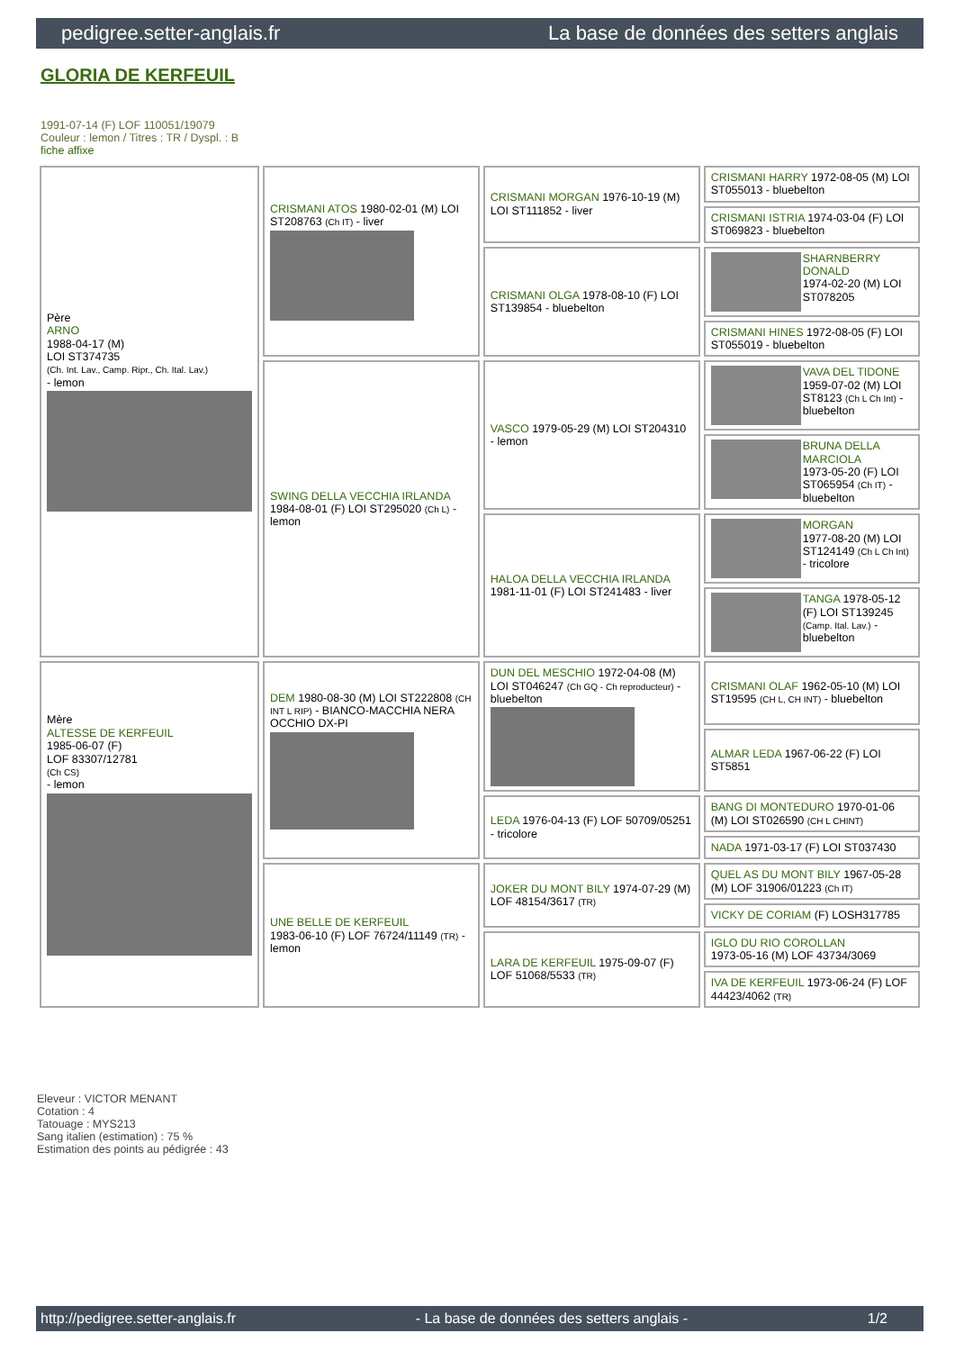pedigree.setter-anglais.fr La base de données des setters anglais
GLORIA DE KERFEUIL
1991-07-14 (F) LOF 110051/19079
Couleur : lemon / Titres : TR / Dyspl. : B
fiche affixe
| Père ARNO 1988-04-17 (M) LOI ST374735 (Ch. Int. Lav., Camp. Ripr., Ch. Ital. Lav.) - lemon | CRISMANI ATOS 1980-02-01 (M) LOI ST208763 (Ch IT) - liver | CRISMANI MORGAN 1976-10-19 (M) LOI ST111852 - liver | CRISMANI HARRY 1972-08-05 (M) LOI ST055013 - bluebelton |
| | | | CRISMANI ISTRIA 1974-03-04 (F) LOI ST069823 - bluebelton |
| | | CRISMANI OLGA 1978-08-10 (F) LOI ST139854 - bluebelton | SHARNBERRY DONALD 1974-02-20 (M) LOI ST078205 |
| | | | CRISMANI HINES 1972-08-05 (F) LOI ST055019 - bluebelton |
| | SWING DELLA VECCHIA IRLANDA 1984-08-01 (F) LOI ST295020 (Ch L) - lemon | VASCO 1979-05-29 (M) LOI ST204310 - lemon | VAVA DEL TIDONE 1959-07-02 (M) LOI ST8123 (Ch L Ch Int) - bluebelton |
| | | | BRUNA DELLA MARCIOLA 1973-05-20 (F) LOI ST065954 (Ch IT) - bluebelton |
| | | HALOA DELLA VECCHIA IRLANDA 1981-11-01 (F) LOI ST241483 - liver | MORGAN 1977-08-20 (M) LOI ST124149 (Ch L Ch Int) - tricolore |
| | | | TANGA 1978-05-12 (F) LOI ST139245 (Camp. Ital. Lav.) - bluebelton |
| Mère ALTESSE DE KERFEUIL 1985-06-07 (F) LOF 83307/12781 (Ch CS) - lemon | DEM 1980-08-30 (M) LOI ST222808 (CH INT L RIP) - BIANCO-MACCHIA NERA OCCHIO DX-PI | DUN DEL MESCHIO 1972-04-08 (M) LOI ST046247 (Ch GQ - Ch reproducteur) - bluebelton | CRISMANI OLAF 1962-05-10 (M) LOI ST19595 (CH L, CH INT) - bluebelton |
| | | | ALMAR LEDA 1967-06-22 (F) LOI ST5851 |
| | | LEDA 1976-04-13 (F) LOF 50709/05251 - tricolore | BANG DI MONTEDURO 1970-01-06 (M) LOI ST026590 (CH L CHINT) |
| | | | NADA 1971-03-17 (F) LOI ST037430 |
| | UNE BELLE DE KERFEUIL 1983-06-10 (F) LOF 76724/11149 (TR) - lemon | JOKER DU MONT BILY 1974-07-29 (M) LOF 48154/3617 (TR) | QUEL AS DU MONT BILY 1967-05-28 (M) LOF 31906/01223 (Ch IT) |
| | | | VICKY DE CORIAM (F) LOSH317785 |
| | | LARA DE KERFEUIL 1975-09-07 (F) LOF 51068/5533 (TR) | IGLO DU RIO COROLLAN 1973-05-16 (M) LOF 43734/3069 |
| | | | IVA DE KERFEUIL 1973-06-24 (F) LOF 44423/4062 (TR) |
Eleveur : VICTOR MENANT
Cotation : 4
Tatouage : MYS213
Sang italien (estimation) : 75 %
Estimation des points au pédigrée : 43
http://pedigree.setter-anglais.fr - La base de données des setters anglais - 1/2